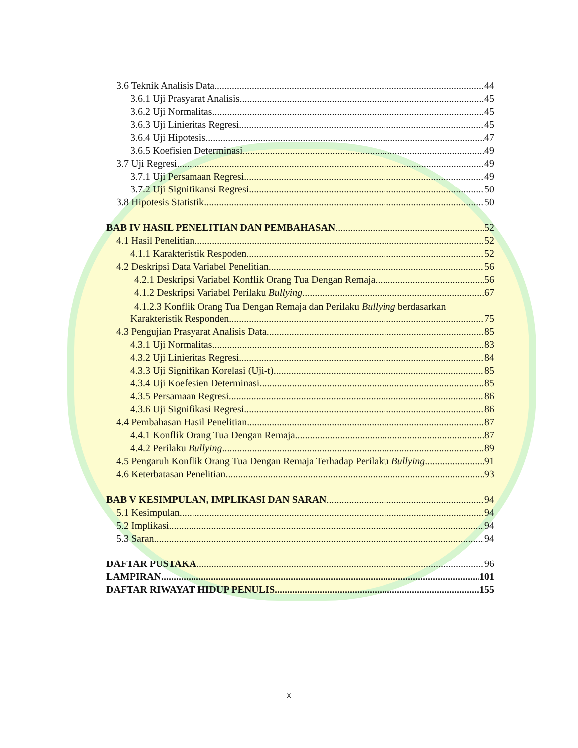3.6 Teknik Analisis Data 44
3.6.1 Uji Prasyarat Analisis 45
3.6.2 Uji Normalitas 45
3.6.3 Uji Linieritas Regresi 45
3.6.4 Uji Hipotesis 47
3.6.5 Koefisien Determinasi 49
3.7 Uji Regresi 49
3.7.1 Uji Persamaan Regresi 49
3.7.2 Uji Signifikansi Regresi 50
3.8 Hipotesis Statistik 50
BAB IV HASIL PENELITIAN DAN PEMBAHASAN 52
4.1 Hasil Penelitian 52
4.1.1 Karakteristik Respoden 52
4.2 Deskripsi Data Variabel Penelitian 56
4.2.1 Deskripsi Variabel Konflik Orang Tua Dengan Remaja 56
4.1.2 Deskripsi Variabel Perilaku Bullying 67
4.1.2.3 Konflik Orang Tua Dengan Remaja dan Perilaku Bullying berdasarkan
Karakteristik Responden 75
4.3 Pengujian Prasyarat Analisis Data 85
4.3.1 Uji Normalitas 83
4.3.2 Uji Linieritas Regresi 84
4.3.3 Uji Signifikan Korelasi (Uji-t) 85
4.3.4 Uji Koefesien Determinasi 85
4.3.5 Persamaan Regresi 86
4.3.6 Uji Signifikasi Regresi 86
4.4 Pembahasan Hasil Penelitian 87
4.4.1 Konflik Orang Tua Dengan Remaja 87
4.4.2 Perilaku Bullying 89
4.5 Pengaruh Konflik Orang Tua Dengan Remaja Terhadap Perilaku Bullying 91
4.6 Keterbatasan Penelitian 93
BAB V KESIMPULAN, IMPLIKASI DAN SARAN 94
5.1 Kesimpulan 94
5.2 Implikasi 94
5.3 Saran 94
DAFTAR PUSTAKA 96
LAMPIRAN 101
DAFTAR RIWAYAT HIDUP PENULIS 155
x